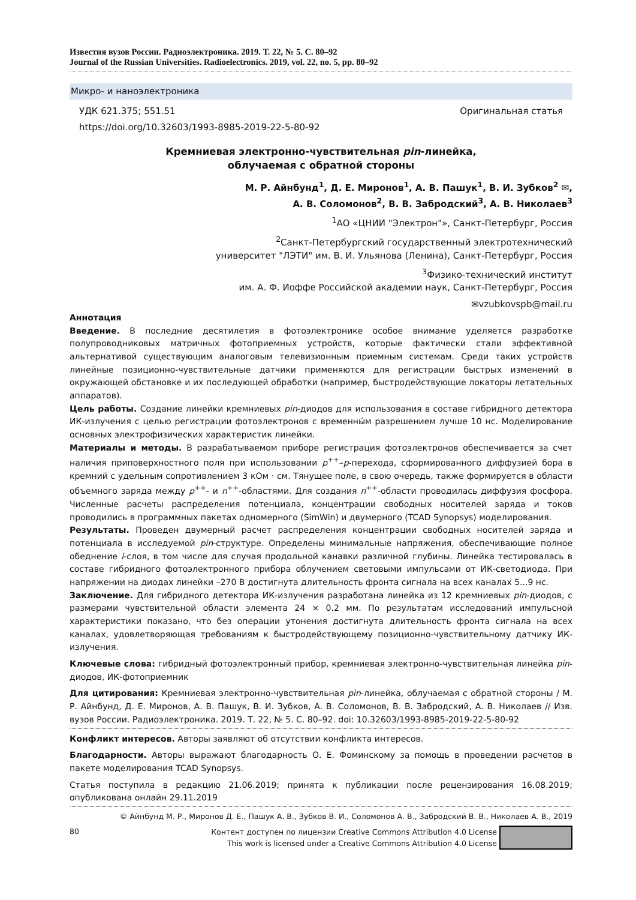Известия вузов России. Радиоэлектроника. 2019. Т. 22, № 5. С. 80–92
Journal of the Russian Universities. Radioelectronics. 2019, vol. 22, no. 5, pp. 80–92
Микро- и наноэлектроника
УДК 621.375; 551.51 Оригинальная статья
https://doi.org/10.32603/1993-8985-2019-22-5-80-92
Кремниевая электронно-чувствительная pin-линейка,
облучаемая с обратной стороны
М. Р. Айнбунд<sup>1</sup>, Д. Е. Миронов<sup>1</sup>, А. В. Пашук<sup>1</sup>, В. И. Зубков<sup>2</sup> ✉,
А. В. Соломонов<sup>2</sup>, В. В. Забродский<sup>3</sup>, А. В. Николаев<sup>3</sup>
<sup>1</sup> АО «ЦНИИ "Электрон"», Санкт-Петербург, Россия
<sup>2</sup> Санкт-Петербургский государственный электротехнический
университет "ЛЭТИ" им. В. И. Ульянова (Ленина), Санкт-Петербург, Россия
<sup>3</sup> Физико-технический институт
им. А. Ф. Иоффе Российской академии наук, Санкт-Петербург, Россия
✉vzubkovspb@mail.ru
Аннотация
Введение. В последние десятилетия в фотоэлектронике особое внимание уделяется разработке полупроводниковых матричных фотоприемных устройств, которые фактически стали эффективной альтернативой существующим аналоговым телевизионным приемным системам. Среди таких устройств линейные позиционно-чувствительные датчики применяются для регистрации быстрых изменений в окружающей обстановке и их последующей обработки (например, быстродействующие локаторы летательных аппаратов).
Цель работы. Создание линейки кремниевых pin-диодов для использования в составе гибридного детектора ИК-излучения с целью регистрации фотоэлектронов с временны́м разрешением лучше 10 нс. Моделирование основных электрофизических характеристик линейки.
Материалы и методы. В разрабатываемом приборе регистрация фотоэлектронов обеспечивается за счет наличия приповерхностного поля при использовании p<sup>++</sup>–p-перехода, сформированного диффузией бора в кремний с удельным сопротивлением 3 кОм · см. Тянущее поле, в свою очередь, также формируется в области объемного заряда между p<sup>++</sup>- и n<sup>++</sup>-областями. Для создания n<sup>++</sup>-области проводилась диффузия фосфора. Численные расчеты распределения потенциала, концентрации свободных носителей заряда и токов проводились в программных пакетах одномерного (SimWin) и двумерного (TCAD Synopsys) моделирования.
Результаты. Проведен двумерный расчет распределения концентрации свободных носителей заряда и потенциала в исследуемой pin-структуре. Определены минимальные напряжения, обеспечивающие полное обеднение i-слоя, в том числе для случая продольной канавки различной глубины. Линейка тестировалась в составе гибридного фотоэлектронного прибора облучением световыми импульсами от ИК-светодиода. При напряжении на диодах линейки –270 В достигнута длительность фронта сигнала на всех каналах 5...9 нс.
Заключение. Для гибридного детектора ИК-излучения разработана линейка из 12 кремниевых pin-диодов, с размерами чувствительной области элемента 24 × 0.2 мм. По результатам исследований импульсной характеристики показано, что без операции утонения достигнута длительность фронта сигнала на всех каналах, удовлетворяющая требованиям к быстродействующему позиционно-чувствительному датчику ИК-излучения.
Ключевые слова: гибридный фотоэлектронный прибор, кремниевая электронно-чувствительная линейка pin-диодов, ИК-фотоприемник
Для цитирования: Кремниевая электронно-чувствительная pin-линейка, облучаемая с обратной стороны / М. Р. Айнбунд, Д. Е. Миронов, А. В. Пашук, В. И. Зубков, А. В. Соломонов, В. В. Забродский, А. В. Николаев // Изв. вузов России. Радиоэлектроника. 2019. Т. 22, № 5. С. 80–92. doi: 10.32603/1993-8985-2019-22-5-80-92
Конфликт интересов. Авторы заявляют об отсутствии конфликта интересов.
Благодарности. Авторы выражают благодарность О. Е. Фоминскому за помощь в проведении расчетов в пакете моделирования TCAD Synopsys.
Статья поступила в редакцию 21.06.2019; принята к публикации после рецензирования 16.08.2019; опубликована онлайн 29.11.2019
© Айнбунд М. Р., Миронов Д. Е., Пашук А. В., Зубков В. И., Соломонов А. В., Забродский В. В., Николаев А. В., 2019
80 Контент доступен по лицензии Creative Commons Attribution 4.0 License
This work is licensed under a Creative Commons Attribution 4.0 License